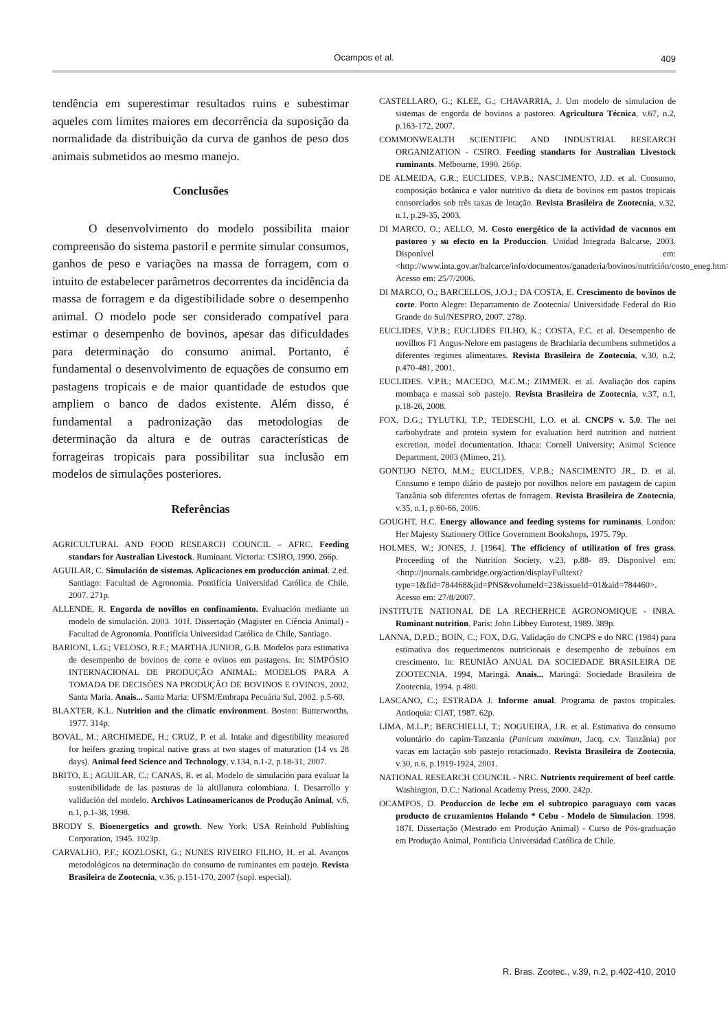Ocampos et al.
409
tendência em superestimar resultados ruins e subestimar aqueles com limites maiores em decorrência da suposição da normalidade da distribuição da curva de ganhos de peso dos animais submetidos ao mesmo manejo.
Conclusões
O desenvolvimento do modelo possibilita maior compreensão do sistema pastoril e permite simular consumos, ganhos de peso e variações na massa de forragem, com o intuito de estabelecer parâmetros decorrentes da incidência da massa de forragem e da digestibilidade sobre o desempenho animal. O modelo pode ser considerado compatível para estimar o desempenho de bovinos, apesar das dificuldades para determinação do consumo animal. Portanto, é fundamental o desenvolvimento de equações de consumo em pastagens tropicais e de maior quantidade de estudos que ampliem o banco de dados existente. Além disso, é fundamental a padronização das metodologias de determinação da altura e de outras características de forrageiras tropicais para possibilitar sua inclusão em modelos de simulações posteriores.
Referências
AGRICULTURAL AND FOOD RESEARCH COUNCIL – AFRC. Feeding standars for Australian Livestock. Ruminant. Victoria: CSIRO, 1990. 266p.
AGUILAR, C. Simulación de sistemas. Aplicaciones em producción animal. 2.ed. Santiago: Facultad de Agronomia. Pontifícia Universidad Católica de Chile, 2007. 271p.
ALLENDE, R. Engorda de novillos en confinamiento. Evaluación mediante un modelo de simulación. 2003. 101f. Dissertação (Magister en Ciência Animal) - Facultad de Agronomia. Pontifícia Universidad Católica de Chile, Santiago.
BARIONI, L.G.; VELOSO, R.F.; MARTHA JUNIOR, G.B. Modelos para estimativa de desempenho de bovinos de corte e ovinos em pastagens. In: SIMPÓSIO INTERNACIONAL DE PRODUÇÃO ANIMAL: MODELOS PARA A TOMADA DE DECISÕES NA PRODUÇÃO DE BOVINOS E OVINOS, 2002, Santa Maria. Anais... Santa Maria: UFSM/Embrapa Pecuária Sul, 2002. p.5-60.
BLAXTER, K.L. Nutrition and the climatic environment. Boston: Butterworths, 1977. 314p.
BOVAL, M.; ARCHIMEDE, H.; CRUZ, P. et al. Intake and digestibility measured for heifers grazing tropical native grass at two stages of maturation (14 vs 28 days). Animal feed Science and Technology, v.134, n.1-2, p.18-31, 2007.
BRITO, E.; AGUILAR, C.; CANAS, R. et al. Modelo de simulación para evaluar la sustenibilidade de las pasturas de la altillanura colombiana. I. Desarrollo y validación del modelo. Archivos Latinoamericanos de Produção Animal, v.6, n.1, p.1-38, 1998.
BRODY S. Bioenergetics and growth. New York: USA Reinhold Publishing Corporation, 1945. 1023p.
CARVALHO, P.F.; KOZLOSKI, G.; NUNES RIVEIRO FILHO, H. et al. Avanços metodológicos na determinação do consumo de ruminantes em pastejo. Revista Brasileira de Zootecnia, v.36, p.151-170, 2007 (supl. especial).
CASTELLARO, G.; KLEE, G.; CHAVARRIA, J. Um modelo de simulacion de sistemas de engorda de bovinos a pastoreo. Agricultura Técnica, v.67, n.2, p.163-172, 2007.
COMMONWEALTH SCIENTIFIC AND INDUSTRIAL RESEARCH ORGANIZATION - CSIRO. Feeding standarts for Australian Livestock ruminants. Melbourne, 1990. 266p.
DE ALMEIDA, G.R.; EUCLIDES, V.P.B.; NASCIMENTO, J.D. et al. Consumo, composição botânica e valor nutritivo da dieta de bovinos em pastos tropicais consorciados sob três taxas de lotação. Revista Brasileira de Zootecnia, v.32, n.1, p.29-35, 2003.
DI MARCO, O.; AELLO, M. Costo energético de la actividad de vacunos em pastoreo y su efecto en la Produccion. Unidad Integrada Balcarse, 2003. Disponível em: <http://www.inta.gov.ar/balcarce/info/documentos/ganaderia/bovinos/nutrición/costo_eneg.htm>. Acesso em: 25/7/2006.
DI MARCO, O.; BARCELLOS, J.O.J.; DA COSTA, E. Crescimento de bovinos de corte. Porto Alegre: Departamento de Zootecnia/ Universidade Federal do Rio Grande do Sul/NESPRO, 2007. 278p.
EUCLIDES, V.P.B.; EUCLIDES FILHO, K.; COSTA, F.C. et al. Desempenho de novilhos F1 Angus-Nelore em pastagens de Brachiaria decumbens submetidos a diferentes regimes alimentares. Revista Brasileira de Zootecnia, v.30, n.2, p.470-481, 2001.
EUCLIDES. V.P.B.; MACEDO, M.C.M.; ZIMMER. et al. Avaliação dos capins mombaça e massai sob pastejo. Revista Brasileira de Zootecnia, v.37, n.1, p.18-26, 2008.
FOX, D.G.; TYLUTKI, T.P.; TEDESCHI, L.O. et al. CNCPS v. 5.0. The net carbohydrate and protein system for evaluation herd nutrition and nutrient excretion, model documentation. Ithaca: Cornell University; Animal Science Department, 2003 (Mimeo, 21).
GONTIJO NETO, M.M.; EUCLIDES, V.P.B.; NASCIMENTO JR., D. et al. Consumo e tempo diário de pastejo por novilhos nelore em pastagem de capim Tanzânia sob diferentes ofertas de forragem. Revista Brasileira de Zootecnia, v.35, n.1, p.60-66, 2006.
GOUGHT, H.C. Energy allowance and feeding systems for ruminants. London: Her Majesty Stationery Office Government Bookshops, 1975. 79p.
HOLMES, W.; JONES, J. [1964]. The efficiency of utilization of fres grass. Proceeding of the Nutrition Society, v.23, p.88- 89. Disponível em: <http://journals.cambridge.org/action/displayFulltext?type=1&fid=784468&jid=PNS&volumeId=23&issueId=01&aid=784460>. Acesso em: 27/8/2007.
INSTITUTE NATIONAL DE LA RECHERHCE AGRONOMIQUE - INRA. Ruminant nutrition. Paris: John Libbey Eurotext, 1989. 389p.
LANNA, D.P.D.; BOIN, C.; FOX, D.G. Validação do CNCPS e do NRC (1984) para estimativa dos requerimentos nutricionais e desempenho de zebuínos em crescimento. In: REUNIÃO ANUAL DA SOCIEDADE BRASILEIRA DE ZOOTECNIA, 1994, Maringá. Anais... Maringá: Sociedade Brasileira de Zootecnia, 1994. p.480.
LASCANO, C.; ESTRADA J. Informe anual. Programa de pastos tropicales. Antioquia: CIAT, 1987. 62p.
LIMA, M.L.P.; BERCHIELLI, T.; NOGUEIRA, J.R. et al. Estimativa do consumo voluntário do capim-Tanzania (Panicum maximun, Jacq. c.v. Tanzânia) por vacas em lactação sob pastejo rotacionado. Revista Brasileira de Zootecnia, v.30, n.6, p.1919-1924, 2001.
NATIONAL RESEARCH COUNCIL - NRC. Nutrients requirement of beef cattle. Washington, D.C.: National Academy Press, 2000. 242p.
OCAMPOS, D. Produccion de leche em el subtropico paraguayo com vacas producto de cruzamientos Holando * Cebu - Modelo de Simulacion. 1998. 187f. Dissertação (Mestrado em Produção Animal) - Curso de Pós-graduação em Produção Animal, Pontificia Universidad Católica de Chile.
R. Bras. Zootec., v.39, n.2, p.402-410, 2010